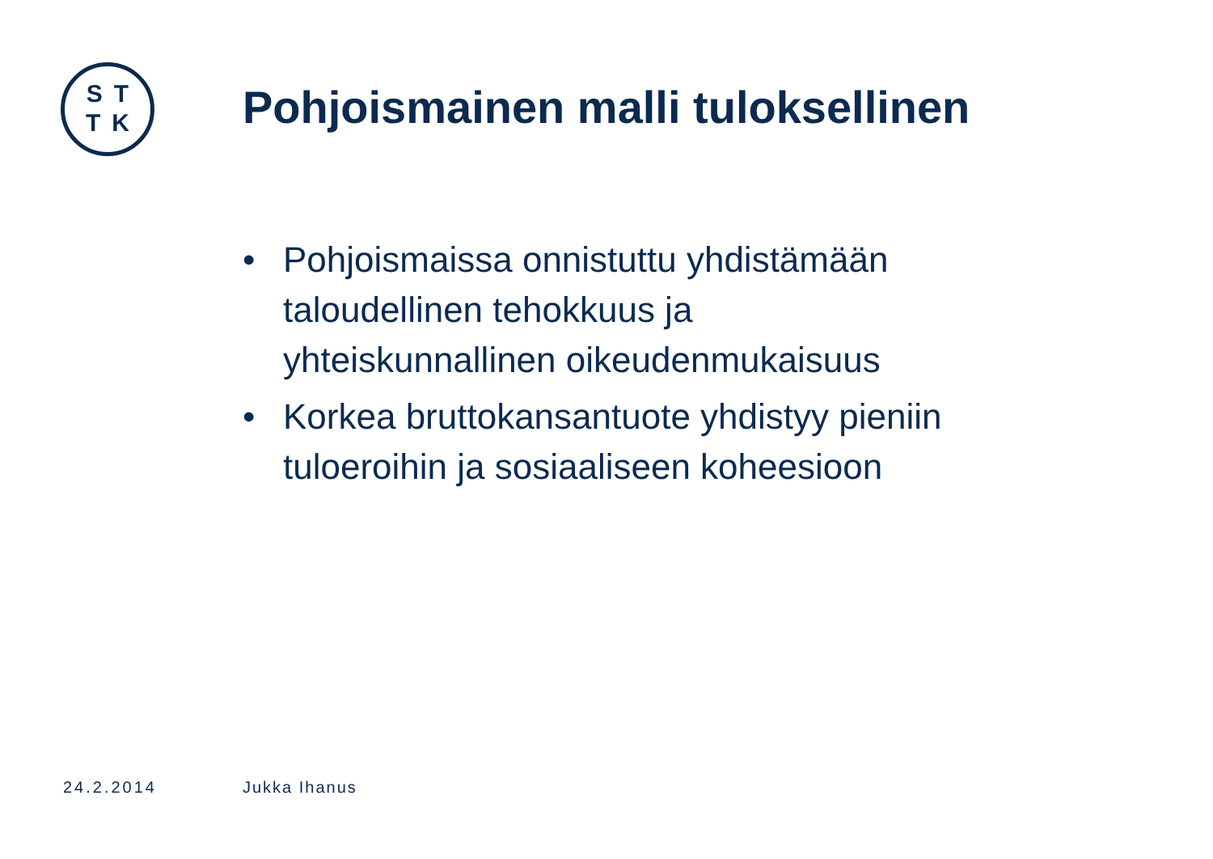ST
TK
Pohjoismainen malli tuloksellinen
• Pohjoismaissa onnistuttu yhdistämään taloudellinen tehokkuus ja yhteiskunnallinen oikeudenmukaisuus
• Korkea bruttokansantuote yhdistyy pieniin tuloeroihin ja sosiaaliseen koheesioon
24.2.2014 Jukka Ihanus